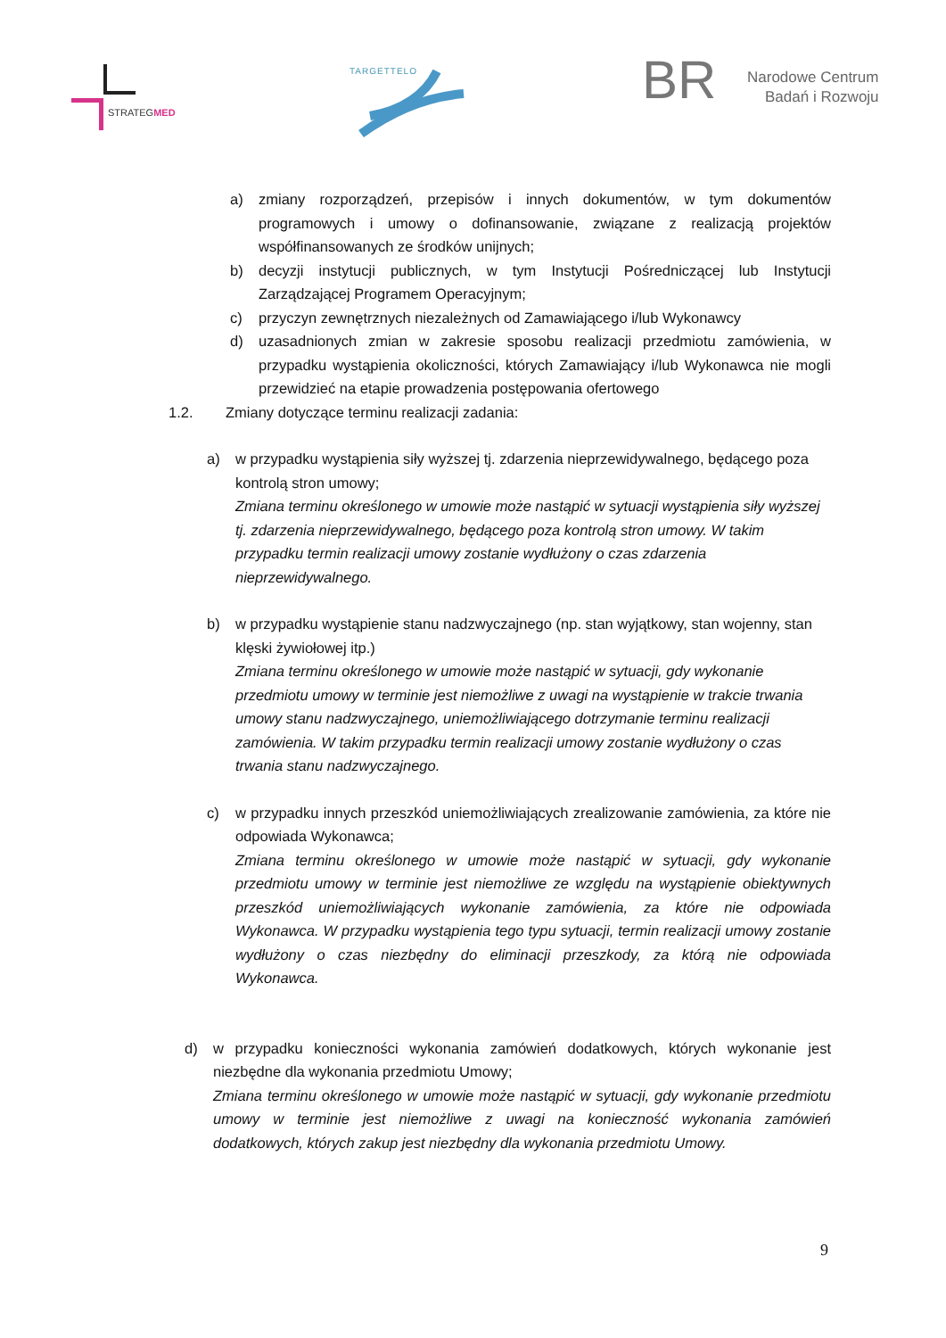STRATEGMED
TARGETTELO
BR
Narodowe Centrum
Badań i Rozwoju
a) zmiany rozporządzeń, przepisów i innych dokumentów, w tym dokumentów programowych i umowy o dofinansowanie, związane z realizacją projektów współfinansowanych ze środków unijnych;
b) decyzji instytucji publicznych, w tym Instytucji Pośredniczącej lub Instytucji Zarządzającej Programem Operacyjnym;
c) przyczyn zewnętrznych niezależnych od Zamawiającego i/lub Wykonawcy
d) uzasadnionych zmian w zakresie sposobu realizacji przedmiotu zamówienia, w przypadku wystąpienia okoliczności, których Zamawiający i/lub Wykonawca nie mogli przewidzieć na etapie prowadzenia postępowania ofertowego
1.2. Zmiany dotyczące terminu realizacji zadania:
a) w przypadku wystąpienia siły wyższej tj. zdarzenia nieprzewidywalnego, będącego poza kontrolą stron umowy;
Zmiana terminu określonego w umowie może nastąpić w sytuacji wystąpienia siły wyższej tj. zdarzenia nieprzewidywalnego, będącego poza kontrolą stron umowy. W takim przypadku termin realizacji umowy zostanie wydłużony o czas zdarzenia nieprzewidywalnego.
b) w przypadku wystąpienie stanu nadzwyczajnego (np. stan wyjątkowy, stan wojenny, stan klęski żywiołowej itp.)
Zmiana terminu określonego w umowie może nastąpić w sytuacji, gdy wykonanie przedmiotu umowy w terminie jest niemożliwe z uwagi na wystąpienie w trakcie trwania umowy stanu nadzwyczajnego, uniemożliwiającego dotrzymanie terminu realizacji zamówienia. W takim przypadku termin realizacji umowy zostanie wydłużony o czas trwania stanu nadzwyczajnego.
c) w przypadku innych przeszkód uniemożliwiających zrealizowanie zamówienia, za które nie odpowiada Wykonawca;
Zmiana terminu określonego w umowie może nastąpić w sytuacji, gdy wykonanie przedmiotu umowy w terminie jest niemożliwe ze względu na wystąpienie obiektywnych przeszkód uniemożliwiających wykonanie zamówienia, za które nie odpowiada Wykonawca. W przypadku wystąpienia tego typu sytuacji, termin realizacji umowy zostanie wydłużony o czas niezbędny do eliminacji przeszkody, za którą nie odpowiada Wykonawca.
d) w przypadku konieczności wykonania zamówień dodatkowych, których wykonanie jest niezbędne dla wykonania przedmiotu Umowy;
Zmiana terminu określonego w umowie może nastąpić w sytuacji, gdy wykonanie przedmiotu umowy w terminie jest niemożliwe z uwagi na konieczność wykonania zamówień dodatkowych, których zakup jest niezbędny dla wykonania przedmiotu Umowy.
9